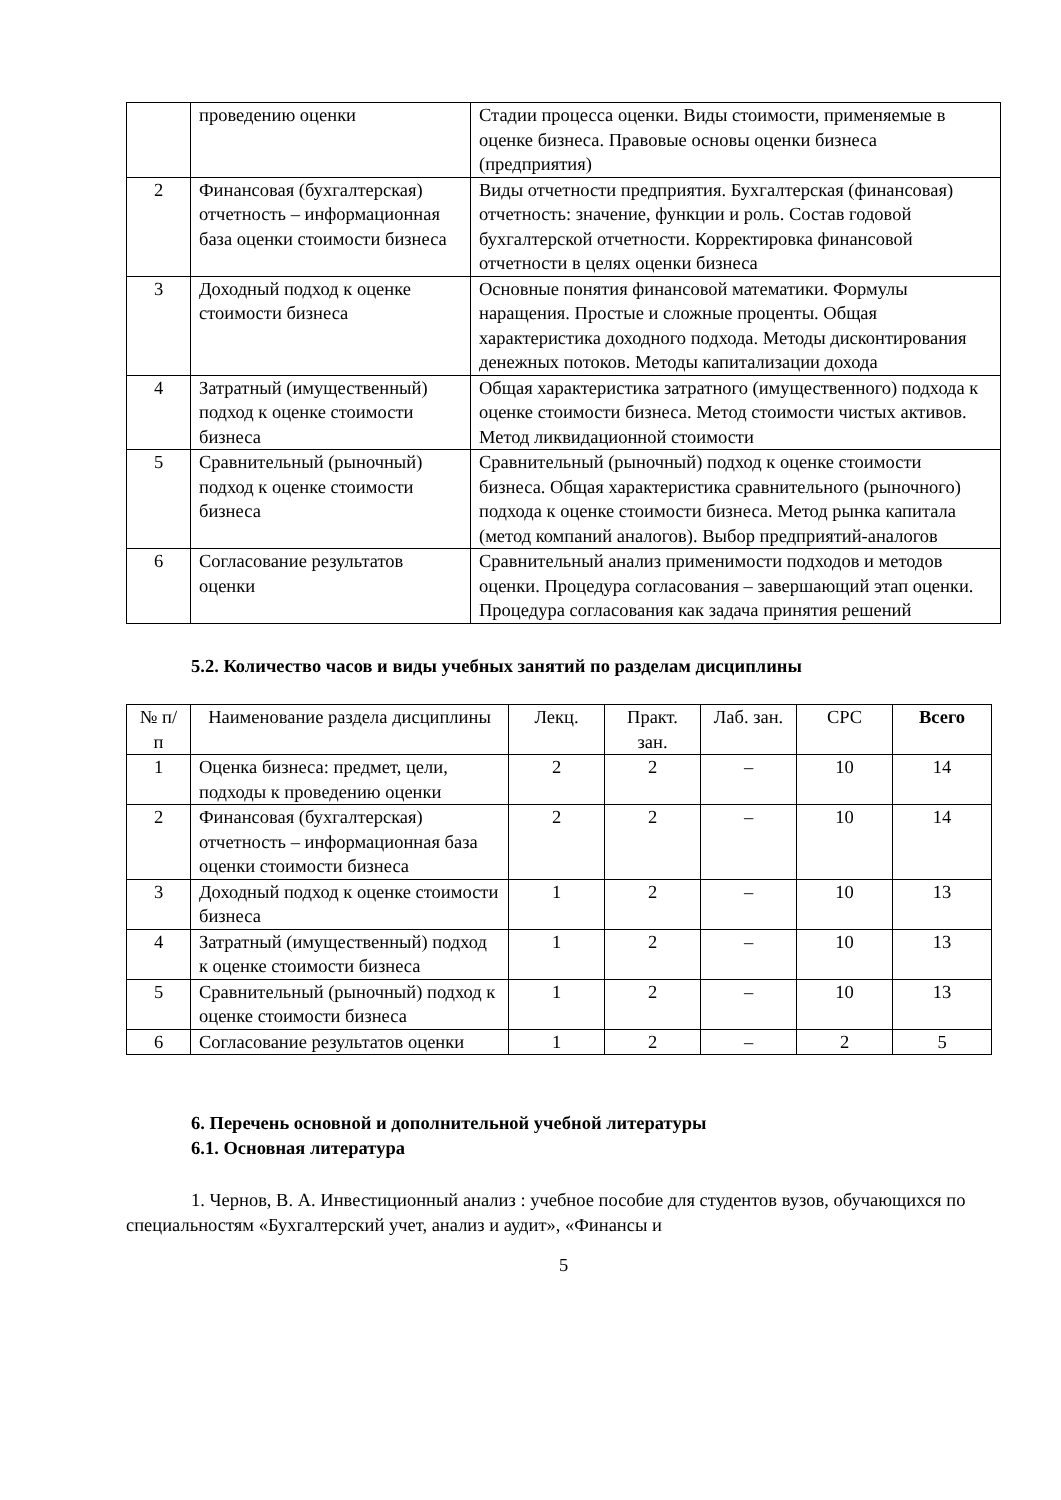| | проведению оценки | Стадии процесса оценки. Виды стоимости, применяемые в оценке бизнеса. Правовые основы оценки бизнеса (предприятия) |
| 2 | Финансовая (бухгалтерская) отчетность – информационная база оценки стоимости бизнеса | Виды отчетности предприятия. Бухгалтерская (финансовая) отчетность: значение, функции и роль. Состав годовой бухгалтерской отчетности. Корректировка финансовой отчетности в целях оценки бизнеса |
| 3 | Доходный подход к оценке стоимости бизнеса | Основные понятия финансовой математики. Формулы наращения. Простые и сложные проценты. Общая характеристика доходного подхода. Методы дисконтирования денежных потоков. Методы капитализации дохода |
| 4 | Затратный (имущественный) подход к оценке стоимости бизнеса | Общая характеристика затратного (имущественного) подхода к оценке стоимости бизнеса. Метод стоимости чистых активов. Метод ликвидационной стоимости |
| 5 | Сравнительный (рыночный) подход к оценке стоимости бизнеса | Сравнительный (рыночный) подход к оценке стоимости бизнеса. Общая характеристика сравнительного (рыночного) подхода к оценке стоимости бизнеса. Метод рынка капитала (метод компаний аналогов). Выбор предприятий-аналогов |
| 6 | Согласование результатов оценки | Сравнительный анализ применимости подходов и методов оценки. Процедура согласования – завершающий этап оценки. Процедура согласования как задача принятия решений |
5.2. Количество часов и виды учебных занятий по разделам дисциплины
| № п/п | Наименование раздела дисциплины | Лекц. | Практ. зан. | Лаб. зан. | СРС | Всего |
| --- | --- | --- | --- | --- | --- | --- |
| 1 | Оценка бизнеса: предмет, цели, подходы к проведению оценки | 2 | 2 | – | 10 | 14 |
| 2 | Финансовая (бухгалтерская) отчетность – информационная база оценки стоимости бизнеса | 2 | 2 | – | 10 | 14 |
| 3 | Доходный подход к оценке стоимости бизнеса | 1 | 2 | – | 10 | 13 |
| 4 | Затратный (имущественный) подход к оценке стоимости бизнеса | 1 | 2 | – | 10 | 13 |
| 5 | Сравнительный (рыночный) подход к оценке стоимости бизнеса | 1 | 2 | – | 10 | 13 |
| 6 | Согласование результатов оценки | 1 | 2 | – | 2 | 5 |
6. Перечень основной и дополнительной учебной литературы
6.1. Основная литература
1. Чернов, В. А. Инвестиционный анализ : учебное пособие для студентов вузов, обучающихся по специальностям «Бухгалтерский учет, анализ и аудит», «Финансы и
5